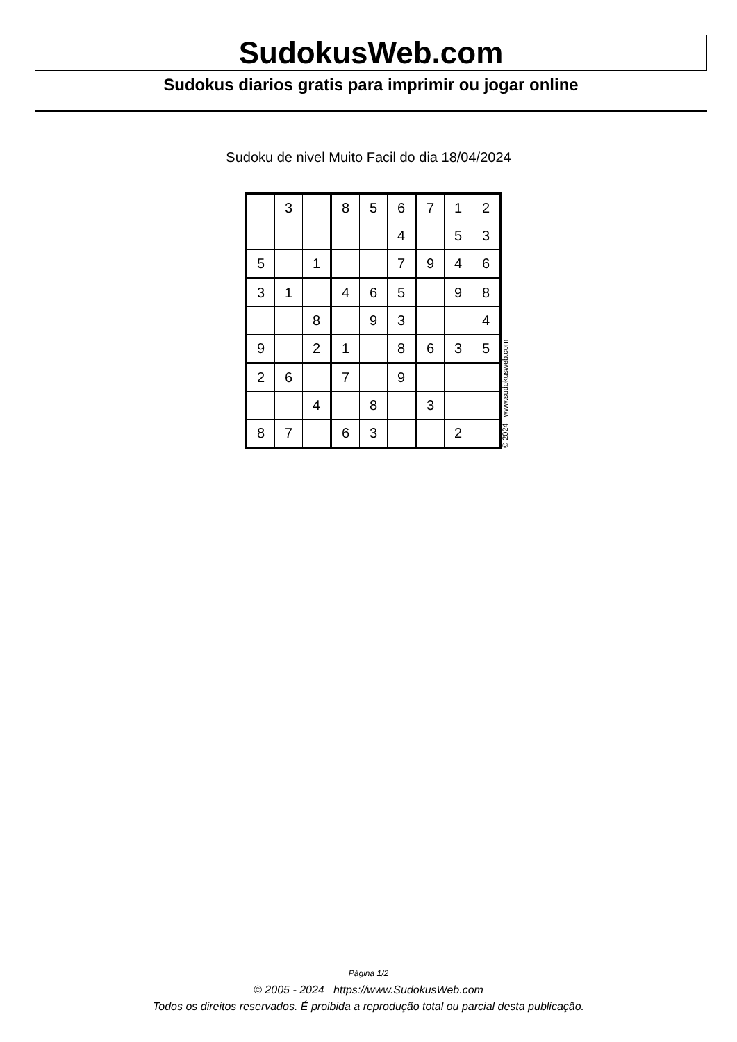SudokusWeb.com
Sudokus diarios gratis para imprimir ou jogar online
Sudoku de nivel Muito Facil do dia 18/04/2024
| | 3 | | 8 | 5 | 6 | 7 | 1 | 2 |
| | | | | | 4 | | 5 | 3 |
| 5 | | 1 | | | 7 | 9 | 4 | 6 |
| 3 | 1 | | 4 | 6 | 5 | | 9 | 8 |
| | | 8 | | 9 | 3 | | | 4 |
| 9 | | 2 | 1 | | 8 | 6 | 3 | 5 |
| 2 | 6 | | 7 | | 9 | | | |
| | | 4 | | 8 | | 3 | | |
| 8 | 7 | | 6 | 3 | | | 2 | |
© 2024 www.sudokusweb.com
Página 1/2
© 2005 - 2024 https://www.SudokusWeb.com
Todos os direitos reservados. É proibida a reprodução total ou parcial desta publicação.